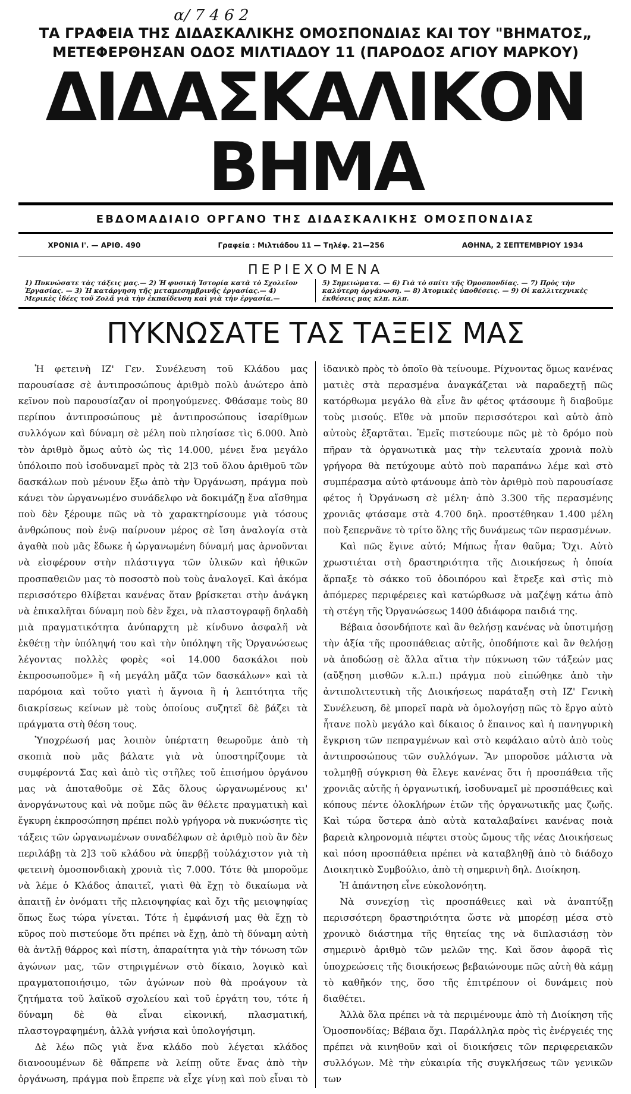α/ 7 4 6 2
ΤΑ ΓΡΑΦΕΙΑ ΤΗΣ ΔΙΔΑΣΚΑΛΙΚΗΣ ΟΜΟΣΠΟΝΔΙΑΣ ΚΑΙ ΤΟΥ "ΒΗΜΑΤΟΣ„
ΜΕΤΕΦΕΡΘΗΣΑΝ ΟΔΟΣ ΜΙΛΤΙΑΔΟΥ 11 (ΠΑΡΟΔΟΣ ΑΓΙΟΥ ΜΑΡΚΟΥ)
ΔΙΔΑΣΚΑΛΙΚΟΝ ΒΗΜΑ
ΕΒΔΟΜΑΔΙΑΙΟ ΟΡΓΑΝΟ ΤΗΣ ΔΙΔΑΣΚΑΛΙΚΗΣ ΟΜΟΣΠΟΝΔΙΑΣ
ΧΡΟΝΙΑ Ι'. — ΑΡΙΘ. 490 Γραφεία : Μιλτιάδου 11 — Τηλέφ. 21—256 ΑΘΗΝΑ, 2 ΣΕΠΤΕΜΒΡΙΟΥ 1934
ΠΕΡΙΕΧΟΜΕΝΑ
1) Πυκνώσατε τὰς τάξεις μας.— 2) Ἡ φυσικὴ Ἱστορία κατὰ τὸ Σχολεῖον Ἐργασίας. — 3) Ἡ κατάργηση τῆς μεταμεσημβρινῆς ἐργασίας.— 4) Μερικὲς ἰδέες τοῦ Ζολᾶ γιὰ τὴν ἐκπαίδευση καὶ γιὰ τὴν ἐργασία.—
5) Σημειώματα. — 6) Γιὰ τὸ σπίτι τῆς Ὁμοσπονδίας. — 7) Πρὸς τὴν καλύτερη ὀργάνωση. — 8) Ἀτομικὲς ὑποθέσεις. — 9) Οἱ καλλιτεχνικὲς ἐκθέσεις μας κλπ. κλπ.
ΠΥΚΝΩΣΑΤΕ ΤΑΣ ΤΑΞΕΙΣ ΜΑΣ
Ἡ φετεινὴ ΙΖ' Γεν. Συνέλευση τοῦ Κλάδου μας παρουσίασε σὲ ἀντιπροσώπους ἀριθμὸ πολὺ ἀνώτερο ἀπὸ κεῖνον ποὺ παρουσίαζαν οἱ προηγούμενες. Φθάσαμε τοὺς 80 περίπου ἀντιπροσώπους μὲ ἀντιπροσώπους ἰσαρίθμων συλλόγων καὶ δύναμη σὲ μέλη ποὺ πλησίασε τὶς 6.000. Ἀπὸ τὸν ἀριθμὸ ὅμως αὐτὸ ὡς τὶς 14.000, μένει ἕνα μεγάλο ὑπόλοιπο ποὺ ἰσοδυναμεῖ πρὸς τὰ 2]3 τοῦ ὅλου ἀριθμοῦ τῶν δασκάλων ποὺ μένουν ἔξω ἀπὸ τὴν Ὀργάνωση, πράγμα ποὺ κάνει τὸν ὠργανωμένο συνάδελφο νὰ δοκιμάζῃ ἕνα αἴσθημα ποὺ δὲν ξέρουμε πῶς νὰ τὸ χαρακτηρίσουμε γιὰ τόσους ἀνθρώπους ποὺ ἐνῷ παίρνουν μέρος σὲ ἴση ἀναλογία στὰ ἀγαθὰ ποὺ μᾶς ἔδωκε ἡ ὠργανωμένη δύναμή μας ἀρνοῦνται νὰ εἰσφέρουν στὴν πλάστιγγα τῶν ὑλικῶν καὶ ἠθικῶν προσπαθειῶν μας τὸ ποσοστὸ ποὺ τοὺς ἀναλογεῖ. Καὶ ἀκόμα περισσότερο θλίβεται κανένας ὅταν βρίσκεται στὴν ἀνάγκη νὰ ἐπικαλῆται δύναμη ποὺ δὲν ἔχει, νὰ πλαστογραφῇ δηλαδὴ μιὰ πραγματικότητα ἀνύπαρχτη μὲ κίνδυνο ἀσφαλῆ νὰ ἐκθέτῃ τὴν ὑπόληψή του καὶ τὴν ὑπόληψη τῆς Ὀργανώσεως λέγοντας πολλὲς φορὲς «οἱ 14.000 δασκάλοι ποὺ ἐκπροσωποῦμε» ἢ «ἡ μεγάλη μᾶζα τῶν δασκάλων» καὶ τὰ παρόμοια καὶ τοῦτο γιατὶ ἡ ἄγνοια ἢ ἡ λεπτότητα τῆς διακρίσεως κείνων μὲ τοὺς ὁποίους συζητεῖ δὲ βάζει τὰ πράγματα στὴ θέση τους.
Ὑποχρέωσή μας λοιπὸν ὑπέρτατη θεωροῦμε ἀπὸ τὴ σκοπιὰ ποὺ μᾶς βάλατε γιὰ νὰ ὑποστηρίζουμε τὰ συμφέροντά Σας καὶ ἀπὸ τὶς στῆλες τοῦ ἐπισήμου ὀργάνου μας νὰ ἀποταθοῦμε σὲ Σᾶς ὅλους ὠργανωμένους κι' ἀνοργάνωτους καὶ νὰ ποῦμε πῶς ἂν θέλετε πραγματικὴ καὶ ἔγκυρη ἐκπροσώπηση πρέπει πολὺ γρήγορα νὰ πυκνώσητε τὶς τάξεις τῶν ὠργανωμένων συναδέλφων σὲ ἀριθμὸ ποὺ ἂν δὲν περιλάβῃ τὰ 2]3 τοῦ κλάδου νὰ ὑπερβῇ τοὐλάχιστον γιὰ τὴ φετεινὴ ὁμοσπονδιακὴ χρονιὰ τὶς 7.000. Τότε θὰ μποροῦμε νὰ λέμε ὁ Κλάδος ἀπαιτεῖ, γιατὶ θὰ ἔχῃ τὸ δικαίωμα νὰ ἀπαιτῇ ἐν ὀνόματι τῆς πλειοψηφίας καὶ ὄχι τῆς μειοψηφίας ὅπως ἕως τώρα γίνεται. Τότε ἡ ἐμφάνισή μας θὰ ἔχῃ τὸ κῦρος ποὺ πιστεύομε ὅτι πρέπει νὰ ἔχῃ, ἀπὸ τὴ δύναμη αὐτὴ θὰ ἀντλῇ θάρρος καὶ πίστη, ἀπαραίτητα γιὰ τὴν τόνωση τῶν ἀγώνων μας, τῶν στηριγμένων στὸ δίκαιο, λογικὸ καὶ πραγματοποιήσιμο, τῶν ἀγώνων ποὺ θὰ προάγουν τὰ ζητήματα τοῦ λαϊκοῦ σχολείου καὶ τοῦ ἐργάτη του, τότε ἡ δύναμη δὲ θὰ εἶναι εἰκονική, πλασματική, πλαστογραφημένη, ἀλλὰ γνήσια καὶ ὑπολογήσιμη.
Δὲ λέω πῶς γιὰ ἕνα κλάδο ποὺ λέγεται κλάδος διανοουμένων δὲ θἄπρεπε νὰ λείπῃ οὔτε ἕνας ἀπὸ τὴν ὀργάνωση, πράγμα ποὺ ἔπρεπε νὰ εἶχε γίνῃ καὶ ποὺ εἶναι τὸ ἰδανικὸ πρὸς τὸ ὁποῖο θὰ τείνουμε. Ρίχνοντας ὅμως κανένας ματιὲς στὰ περασμένα ἀναγκάζεται νὰ παραδεχτῇ πῶς κατόρθωμα μεγάλο θὰ εἶνε ἂν φέτος φτάσουμε ἢ διαβοῦμε τοὺς μισούς. Εἴθε νὰ μποῦν περισσότεροι καὶ αὐτὸ ἀπὸ αὐτοὺς ἐξαρτᾶται. Ἐμεῖς πιστεύουμε πῶς μὲ τὸ δρόμο ποὺ πῆραν τὰ ὀργανωτικὰ μας τὴν τελευταία χρονιὰ πολὺ γρήγορα θὰ πετύχουμε αὐτὸ ποὺ παραπάνω λέμε καὶ στὸ συμπέρασμα αὐτὸ φτάνουμε ἀπὸ τὸν ἀριθμὸ ποὺ παρουσίασε φέτος ἡ Ὀργάνωση σὲ μέλη· ἀπὸ 3.300 τῆς περασμένης χρονιᾶς φτάσαμε στὰ 4.700 δηλ. προστέθηκαν 1.400 μέλη ποὺ ξεπερνᾶνε τὸ τρίτο ὅλης τῆς δυνάμεως τῶν περασμένων.
Καὶ πῶς ἔγινε αὐτό; Μήπως ἦταν θαῦμα; Ὄχι. Αὐτὸ χρωστιέται στὴ δραστηριότητα τῆς Διοικήσεως ἡ ὁποία ἅρπαξε τὸ σάκκο τοῦ ὁδοιπόρου καὶ ἔτρεξε καὶ στὶς πιὸ ἀπόμερες περιφέρειες καὶ κατώρθωσε νὰ μαζέψῃ κάτω ἀπὸ τὴ στέγη τῆς Ὀργανώσεως 1400 ἀδιάφορα παιδιά της.
Βέβαια ὁσονδήποτε καὶ ἂν θελήσῃ κανένας νὰ ὑποτιμήσῃ τὴν ἀξία τῆς προσπάθειας αὐτῆς, ὁποδήποτε καὶ ἂν θελήσῃ νὰ ἀποδώσῃ σὲ ἄλλα αἴτια τὴν πύκνωση τῶν τάξεών μας (αὔξηση μισθῶν κ.λ.π.) πράγμα ποὺ εἰπώθηκε ἀπὸ τὴν ἀντιπολιτευτικὴ τῆς Διοικήσεως παράταξη στὴ ΙΖ' Γενικὴ Συνέλευση, δὲ μπορεῖ παρὰ νὰ ὁμολογήσῃ πῶς τὸ ἔργο αὐτὸ ἦτανε πολὺ μεγάλο καὶ δίκαιος ὁ ἔπαινος καὶ ἡ πανηγυρικὴ ἔγκριση τῶν πεπραγμένων καὶ στὸ κεφάλαιο αὐτὸ ἀπὸ τοὺς ἀντιπροσώπους τῶν συλλόγων. Ἂν μποροῦσε μάλιστα νὰ τολμηθῇ σύγκριση θὰ ἔλεγε κανένας ὅτι ἡ προσπάθεια τῆς χρονιᾶς αὐτῆς ἡ ὀργανωτική, ἰσοδυναμεῖ μὲ προσπάθειες καὶ κόπους πέντε ὁλοκλήρων ἐτῶν τῆς ὀργανωτικῆς μας ζωῆς. Καὶ τώρα ὕστερα ἀπὸ αὐτὰ καταλαβαίνει κανένας ποιὰ βαρειὰ κληρονομιὰ πέφτει στοὺς ὤμους τῆς νέας Διοικήσεως καὶ πόση προσπάθεια πρέπει νὰ καταβληθῇ ἀπὸ τὸ διάδοχο Διοικητικὸ Συμβούλιο, ἀπὸ τὴ σημερινὴ δηλ. Διοίκηση.
Ἡ ἀπάντηση εἶνε εὐκολονόητη.
Νὰ συνεχίσῃ τὶς προσπάθειες καὶ νὰ ἀναπτύξῃ περισσότερη δραστηριότητα ὥστε νὰ μπορέσῃ μέσα στὸ χρονικὸ διάστημα τῆς θητείας της νὰ διπλασιάσῃ τὸν σημερινὸ ἀριθμὸ τῶν μελῶν της. Καὶ ὅσον ἀφορᾶ τὶς ὑποχρεώσεις τῆς διοικήσεως βεβαιώνουμε πῶς αὐτὴ θὰ κάμῃ τὸ καθῆκόν της, ὅσο τῆς ἐπιτρέπουν οἱ δυνάμεις ποὺ διαθέτει.
Ἀλλὰ ὅλα πρέπει νὰ τὰ περιμένουμε ἀπὸ τὴ Διοίκηση τῆς Ὁμοσπονδίας; Βέβαια ὄχι. Παράλληλα πρὸς τὶς ἐνέργειές της πρέπει νὰ κινηθοῦν καὶ οἱ διοικήσεις τῶν περιφερειακῶν συλλόγων. Μὲ τὴν εὐκαιρία τῆς συγκλήσεως τῶν γενικῶν των